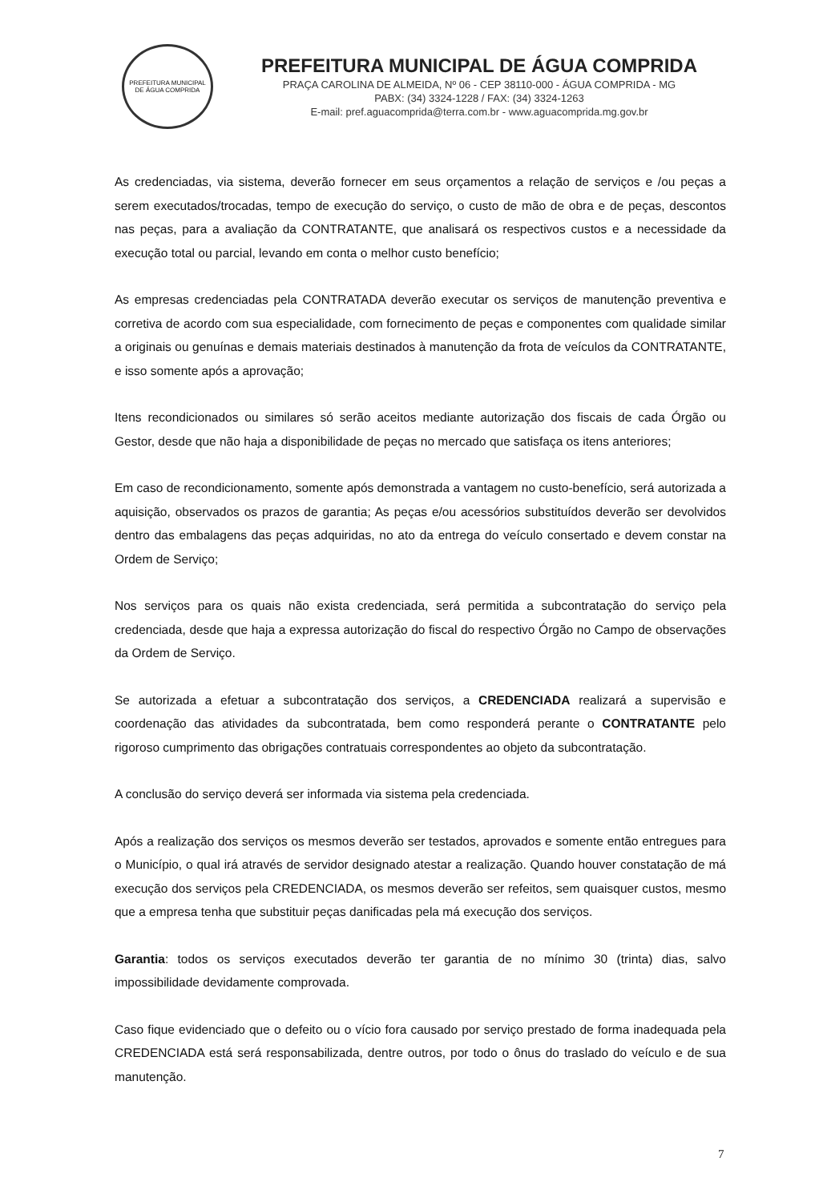PREFEITURA MUNICIPAL DE ÁGUA COMPRIDA
PREFEITURA MUNICIPAL DE ÁGUA COMPRIDA
PRAÇA CAROLINA DE ALMEIDA, Nº 06 - CEP 38110-000 - ÁGUA COMPRIDA - MG
PABX: (34) 3324-1228 / FAX: (34) 3324-1263
E-mail: pref.aguacomprida@terra.com.br - www.aguacomprida.mg.gov.br
As credenciadas, via sistema, deverão fornecer em seus orçamentos a relação de serviços e /ou peças a serem executados/trocadas, tempo de execução do serviço, o custo de mão de obra e de peças, descontos nas peças, para a avaliação da CONTRATANTE, que analisará os respectivos custos e a necessidade da execução total ou parcial, levando em conta o melhor custo benefício;
As empresas credenciadas pela CONTRATADA deverão executar os serviços de manutenção preventiva e corretiva de acordo com sua especialidade, com fornecimento de peças e componentes com qualidade similar a originais ou genuínas e demais materiais destinados à manutenção da frota de veículos da CONTRATANTE, e isso somente após a aprovação;
Itens recondicionados ou similares só serão aceitos mediante autorização dos fiscais de cada Órgão ou Gestor, desde que não haja a disponibilidade de peças no mercado que satisfaça os itens anteriores;
Em caso de recondicionamento, somente após demonstrada a vantagem no custo-benefício, será autorizada a aquisição, observados os prazos de garantia; As peças e/ou acessórios substituídos deverão ser devolvidos dentro das embalagens das peças adquiridas, no ato da entrega do veículo consertado e devem constar na Ordem de Serviço;
Nos serviços para os quais não exista credenciada, será permitida a subcontratação do serviço pela credenciada, desde que haja a expressa autorização do fiscal do respectivo Órgão no Campo de observações da Ordem de Serviço.
Se autorizada a efetuar a subcontratação dos serviços, a CREDENCIADA realizará a supervisão e coordenação das atividades da subcontratada, bem como responderá perante o CONTRATANTE pelo rigoroso cumprimento das obrigações contratuais correspondentes ao objeto da subcontratação.
A conclusão do serviço deverá ser informada via sistema pela credenciada.
Após a realização dos serviços os mesmos deverão ser testados, aprovados e somente então entregues para o Município, o qual irá através de servidor designado atestar a realização. Quando houver constatação de má execução dos serviços pela CREDENCIADA, os mesmos deverão ser refeitos, sem quaisquer custos, mesmo que a empresa tenha que substituir peças danificadas pela má execução dos serviços.
Garantia: todos os serviços executados deverão ter garantia de no mínimo 30 (trinta) dias, salvo impossibilidade devidamente comprovada.
Caso fique evidenciado que o defeito ou o vício fora causado por serviço prestado de forma inadequada pela CREDENCIADA está será responsabilizada, dentre outros, por todo o ônus do traslado do veículo e de sua manutenção.
7